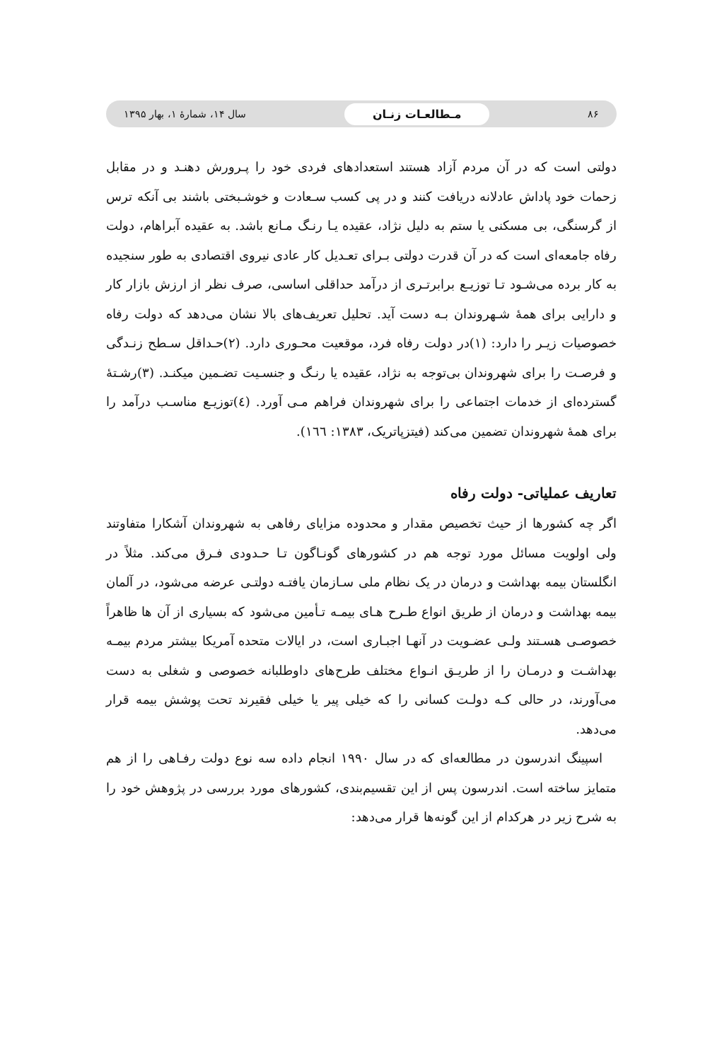۸۶ مـطالعـات زنـان سال ۱۴، شمارهٔ ۱، بهار ۱۳۹۵
دولتی است که در آن مردم آزاد هستند استعدادهای فردی خود را پـرورش دهنـد و در مقابل زحمات خود پاداش عادلانه دریافت کنند و در پی کسب سـعادت و خوشـبختی باشند بی آنکه ترس از گرسنگی، بی مسکنی یا ستم به دلیل نژاد، عقیده یـا رنـگ مـانع باشد. به عقیده آبراهام، دولت رفاه جامعه‌ای است که در آن قدرت دولتی بـرای تعـدیل کار عادی نیروی اقتصادی به طور سنجیده به کار برده می‌شـود تـا توزیـع برابرتـری از درآمد حداقلی اساسی، صرف نظر از ارزش بازار کار و دارایی برای همهٔ شـهروندان بـه دست آید. تحلیل تعریف‌های بالا نشان می‌دهد که دولت رفاه خصوصیات زیـر را دارد: (۱)در دولت رفاه فرد، موقعیت محـوری دارد. (۲)حـداقل سـطح زنـدگی و فرصـت را برای شهروندان بی‌توجه به نژاد، عقیده یا رنـگ و جنسـیت تضـمین میکنـد. (۳)رشـتهٔ گسترده‌ای از خدمات اجتماعی را برای شهروندان فراهم مـی آورد. (٤)توزیـع مناسـب درآمد را برای همهٔ شهروندان تضمین می‌کند (فیتزپاتریک، ۱۳۸۳: ۱٦٦).
تعاریف عملیاتی- دولت رفاه
اگر چه کشورها از حیث تخصیص مقدار و محدوده مزایای رفاهی به شهروندان آشکارا متفاوتند ولی اولویت مسائل مورد توجه هم در کشورهای گونـاگون تـا حـدودی فـرق می‌کند. مثلاً در انگلستان بیمه بهداشت و درمان در یک نظام ملی سـازمان یافتـه دولتـی عرضه می‌شود، در آلمان بیمه بهداشت و درمان از طریق انواع طـرح هـای بیمـه تـأمین می‌شود که بسیاری از آن ها ظاهراً خصوصـی هسـتند ولـی عضـویت در آنهـا اجبـاری است، در ایالات متحده آمریکا بیشتر مردم بیمـه بهداشـت و درمـان را از طریـق انـواع مختلف طرح‌های داوطلبانه خصوصی و شغلی به دست می‌آورند، در حالی کـه دولـت کسانی را که خیلی پیر یا خیلی فقیرند تحت پوشش بیمه قرار می‌دهد.
اسپینگ اندرسون در مطالعه‌ای که در سال ۱۹۹۰ انجام داده سه نوع دولت رفـاهی را از هم متمایز ساخته است. اندرسون پس از این تقسیم‌بندی، کشورهای مورد بررسی در پژوهش خود را به شرح زیر در هرکدام از این گونه‌ها قرار می‌دهد: